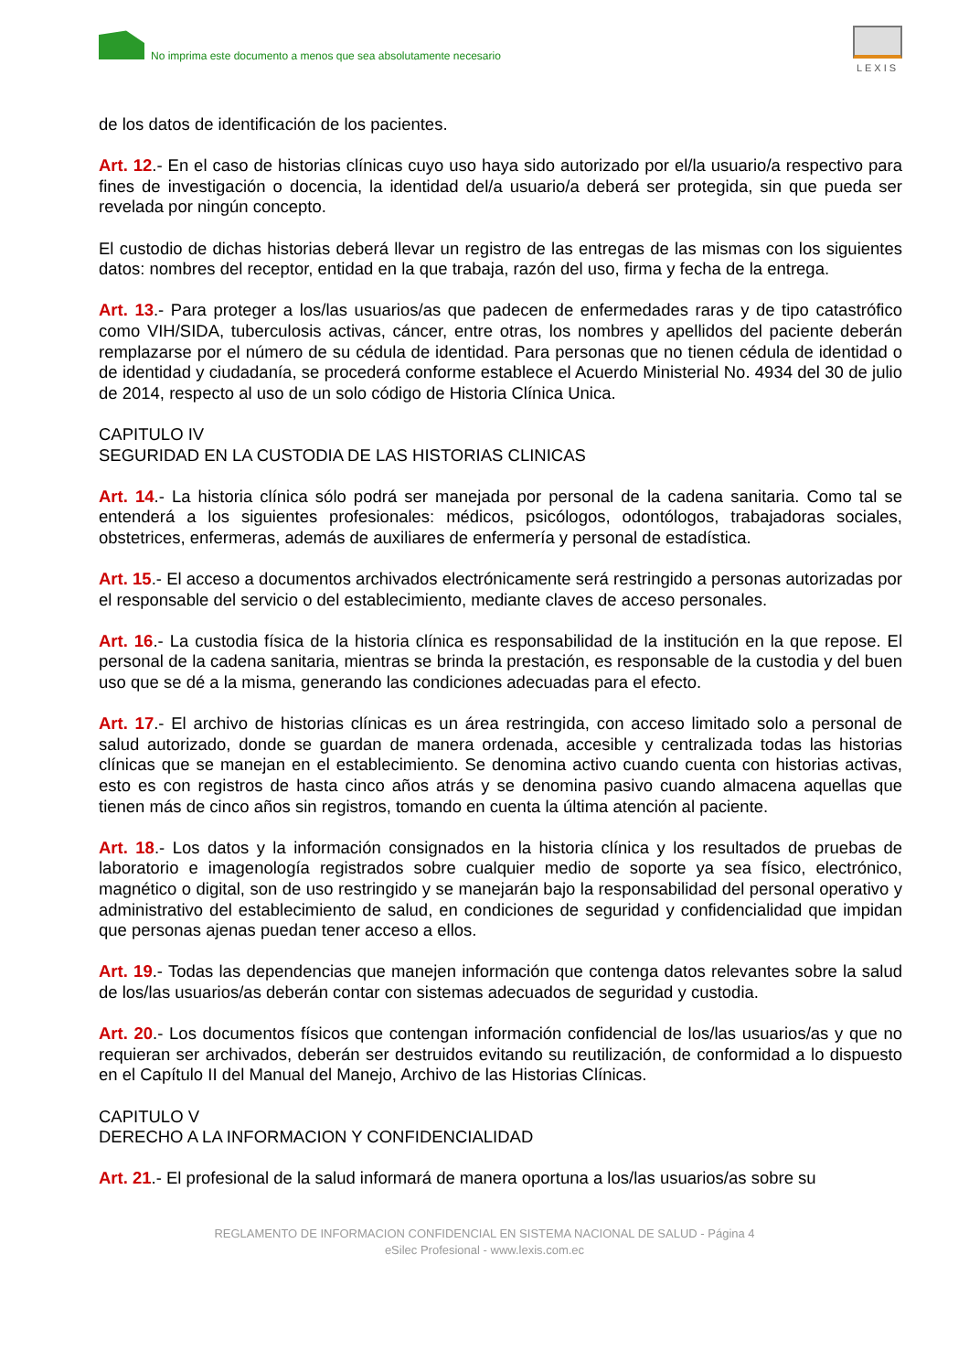No imprima este documento a menos que sea absolutamente necesario
LEXIS
de los datos de identificación de los pacientes.
Art. 12.- En el caso de historias clínicas cuyo uso haya sido autorizado por el/la usuario/a respectivo para fines de investigación o docencia, la identidad del/a usuario/a deberá ser protegida, sin que pueda ser revelada por ningún concepto.
El custodio de dichas historias deberá llevar un registro de las entregas de las mismas con los siguientes datos: nombres del receptor, entidad en la que trabaja, razón del uso, firma y fecha de la entrega.
Art. 13.- Para proteger a los/las usuarios/as que padecen de enfermedades raras y de tipo catastrófico como VIH/SIDA, tuberculosis activas, cáncer, entre otras, los nombres y apellidos del paciente deberán remplazarse por el número de su cédula de identidad. Para personas que no tienen cédula de identidad o de identidad y ciudadanía, se procederá conforme establece el Acuerdo Ministerial No. 4934 del 30 de julio de 2014, respecto al uso de un solo código de Historia Clínica Unica.
CAPITULO IV
SEGURIDAD EN LA CUSTODIA DE LAS HISTORIAS CLINICAS
Art. 14.- La historia clínica sólo podrá ser manejada por personal de la cadena sanitaria. Como tal se entenderá a los siguientes profesionales: médicos, psicólogos, odontólogos, trabajadoras sociales, obstetrices, enfermeras, además de auxiliares de enfermería y personal de estadística.
Art. 15.- El acceso a documentos archivados electrónicamente será restringido a personas autorizadas por el responsable del servicio o del establecimiento, mediante claves de acceso personales.
Art. 16.- La custodia física de la historia clínica es responsabilidad de la institución en la que repose. El personal de la cadena sanitaria, mientras se brinda la prestación, es responsable de la custodia y del buen uso que se dé a la misma, generando las condiciones adecuadas para el efecto.
Art. 17.- El archivo de historias clínicas es un área restringida, con acceso limitado solo a personal de salud autorizado, donde se guardan de manera ordenada, accesible y centralizada todas las historias clínicas que se manejan en el establecimiento. Se denomina activo cuando cuenta con historias activas, esto es con registros de hasta cinco años atrás y se denomina pasivo cuando almacena aquellas que tienen más de cinco años sin registros, tomando en cuenta la última atención al paciente.
Art. 18.- Los datos y la información consignados en la historia clínica y los resultados de pruebas de laboratorio e imagenología registrados sobre cualquier medio de soporte ya sea físico, electrónico, magnético o digital, son de uso restringido y se manejarán bajo la responsabilidad del personal operativo y administrativo del establecimiento de salud, en condiciones de seguridad y confidencialidad que impidan que personas ajenas puedan tener acceso a ellos.
Art. 19.- Todas las dependencias que manejen información que contenga datos relevantes sobre la salud de los/las usuarios/as deberán contar con sistemas adecuados de seguridad y custodia.
Art. 20.- Los documentos físicos que contengan información confidencial de los/las usuarios/as y que no requieran ser archivados, deberán ser destruidos evitando su reutilización, de conformidad a lo dispuesto en el Capítulo II del Manual del Manejo, Archivo de las Historias Clínicas.
CAPITULO V
DERECHO A LA INFORMACION Y CONFIDENCIALIDAD
Art. 21.- El profesional de la salud informará de manera oportuna a los/las usuarios/as sobre su
REGLAMENTO DE INFORMACION CONFIDENCIAL EN SISTEMA NACIONAL DE SALUD - Página 4
eSilec Profesional - www.lexis.com.ec